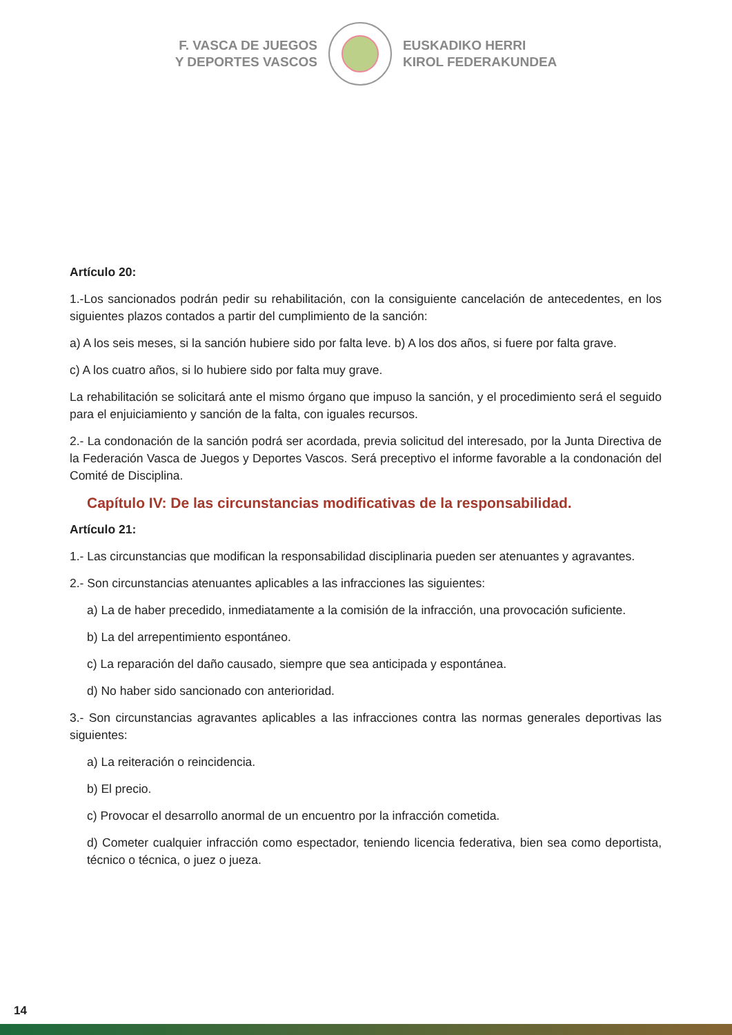F. VASCA DE JUEGOS
Y DEPORTES VASCOS
EUSKADIKO HERRI
KIROL FEDERAKUNDEA
Artículo 20:
1.-Los sancionados podrán pedir su rehabilitación, con la consiguiente cancelación de antecedentes, en los siguientes plazos contados a partir del cumplimiento de la sanción:
a) A los seis meses, si la sanción hubiere sido por falta leve. b) A los dos años, si fuere por falta grave.
c) A los cuatro años, si lo hubiere sido por falta muy grave.
La rehabilitación se solicitará ante el mismo órgano que impuso la sanción, y el procedimiento será el seguido para el enjuiciamiento y sanción de la falta, con iguales recursos.
2.- La condonación de la sanción podrá ser acordada, previa solicitud del interesado, por la Junta Directiva de la Federación Vasca de Juegos y Deportes Vascos. Será preceptivo el informe favorable a la condonación del Comité de Disciplina.
Capítulo IV: De las circunstancias modificativas de la responsabilidad.
Artículo 21:
1.- Las circunstancias que modifican la responsabilidad disciplinaria pueden ser atenuantes y agravantes.
2.- Son circunstancias atenuantes aplicables a las infracciones las siguientes:
a) La de haber precedido, inmediatamente a la comisión de la infracción, una provocación suficiente.
b) La del arrepentimiento espontáneo.
c) La reparación del daño causado, siempre que sea anticipada y espontánea.
d) No haber sido sancionado con anterioridad.
3.- Son circunstancias agravantes aplicables a las infracciones contra las normas generales deportivas las siguientes:
a) La reiteración o reincidencia.
b) El precio.
c) Provocar el desarrollo anormal de un encuentro por la infracción cometida.
d) Cometer cualquier infracción como espectador, teniendo licencia federativa, bien sea como deportista, técnico o técnica, o juez o jueza.
14